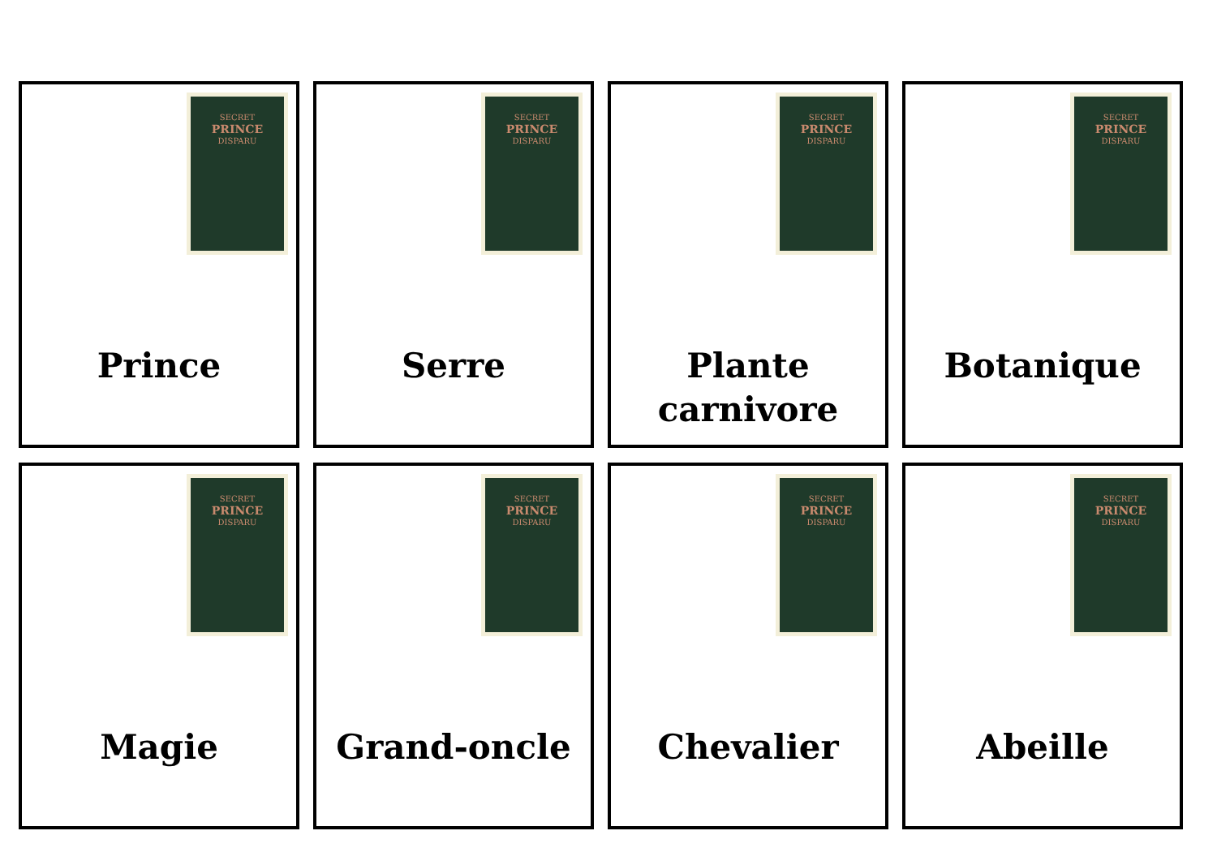SECRET
PRINCE
DISPARU
Prince
SECRET
PRINCE
DISPARU
Serre
SECRET
PRINCE
DISPARU
Plante
carnivore
SECRET
PRINCE
DISPARU
Botanique
SECRET
PRINCE
DISPARU
Magie
SECRET
PRINCE
DISPARU
Grand-oncle
SECRET
PRINCE
DISPARU
Chevalier
SECRET
PRINCE
DISPARU
Abeille